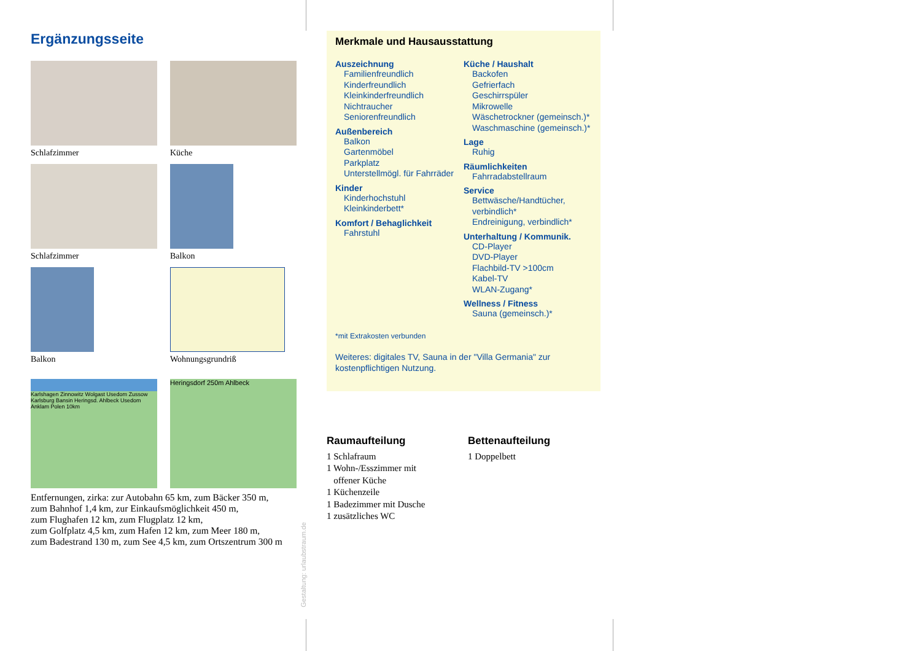Ergänzungsseite
Schlafzimmer
Küche
Schlafzimmer
Balkon
Balkon
Wohnungsgrundriß
Karlshagen Zinnowitz Wolgast Usedom Zussow Karlsburg Bansin Heringsd. Ahlbeck Usedom Anklam Polen 10km
Heringsdorf 250m Ahlbeck
Entfernungen, zirka: zur Autobahn 65 km, zum Bäcker 350 m,
zum Bahnhof 1,4 km, zur Einkaufsmöglichkeit 450 m,
zum Flughafen 12 km, zum Flugplatz 12 km,
zum Golfplatz 4,5 km, zum Hafen 12 km, zum Meer 180 m,
zum Badestrand 130 m, zum See 4,5 km, zum Ortszentrum 300 m
Gestaltung: urlaubstraum.de
Merkmale und Hausausstattung
Auszeichnung
Familienfreundlich
Kinderfreundlich
Kleinkinderfreundlich
Nichtraucher
Seniorenfreundlich
Außenbereich
Balkon
Gartenmöbel
Parkplatz
Unterstellmögl. für Fahrräder
Kinder
Kinderhochstuhl
Kleinkinderbett*
Komfort / Behaglichkeit
Fahrstuhl
Küche / Haushalt
Backofen
Gefrierfach
Geschirrspüler
Mikrowelle
Wäschetrockner (gemeinsch.)*
Waschmaschine (gemeinsch.)*
Lage
Ruhig
Räumlichkeiten
Fahrradabstellraum
Service
Bettwäsche/Handtücher, verbindlich*
Endreinigung, verbindlich*
Unterhaltung / Kommunik.
CD-Player
DVD-Player
Flachbild-TV >100cm
Kabel-TV
WLAN-Zugang*
Wellness / Fitness
Sauna (gemeinsch.)*
*mit Extrakosten verbunden
Weiteres: digitales TV, Sauna in der "Villa Germania" zur kostenpflichtigen Nutzung.
Raumaufteilung
1 Schlafraum
1 Wohn-/Esszimmer mit
offener Küche
1 Küchenzeile
1 Badezimmer mit Dusche
1 zusätzliches WC
Bettenaufteilung
1 Doppelbett